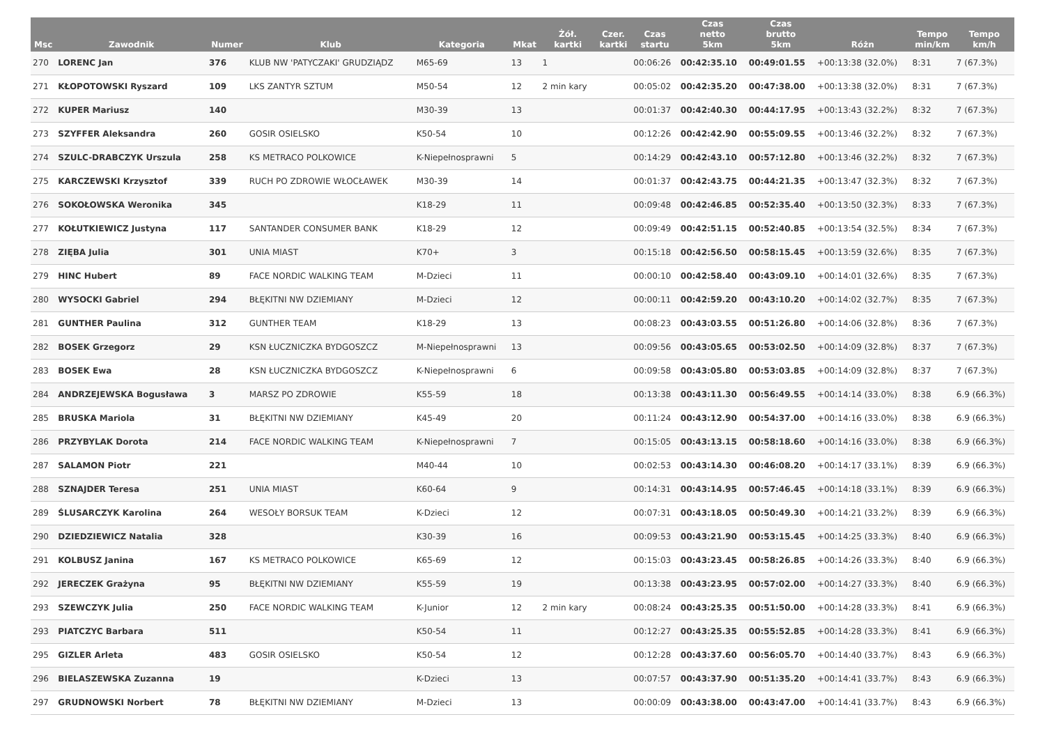| Msc | Zawodnik | Numer | Klub | Kategoria | Mkat | Żół. kartki | Czer. kartki | Czas startu | Czas netto 5km | Czas brutto 5km | Różn | Tempo min/km | Tempo km/h |
| --- | --- | --- | --- | --- | --- | --- | --- | --- | --- | --- | --- | --- | --- |
| 270 | LORENC Jan | 376 | KLUB NW 'PATYCZAKI' GRUDZIĄDZ | M65-69 | 13 | 1 | | 00:06:26 | 00:42:35.10 | 00:49:01.55 | +00:13:38 (32.0%) | 8:31 | 7 (67.3%) |
| 271 | KŁOPOTOWSKI Ryszard | 109 | LKS ZANTYR SZTUM | M50-54 | 12 | 2 min kary | | 00:05:02 | 00:42:35.20 | 00:47:38.00 | +00:13:38 (32.0%) | 8:31 | 7 (67.3%) |
| 272 | KUPER Mariusz | 140 | | M30-39 | 13 | | | 00:01:37 | 00:42:40.30 | 00:44:17.95 | +00:13:43 (32.2%) | 8:32 | 7 (67.3%) |
| 273 | SZYFFER Aleksandra | 260 | GOSIR OSIELSKO | K50-54 | 10 | | | 00:12:26 | 00:42:42.90 | 00:55:09.55 | +00:13:46 (32.2%) | 8:32 | 7 (67.3%) |
| 274 | SZULC-DRABCZYK Urszula | 258 | KS METRACO POLKOWICE | K-Niepełnosprawni | 5 | | | 00:14:29 | 00:42:43.10 | 00:57:12.80 | +00:13:46 (32.2%) | 8:32 | 7 (67.3%) |
| 275 | KARCZEWSKI Krzysztof | 339 | RUCH PO ZDROWIE WŁOCŁAWEK | M30-39 | 14 | | | 00:01:37 | 00:42:43.75 | 00:44:21.35 | +00:13:47 (32.3%) | 8:32 | 7 (67.3%) |
| 276 | SOKOŁOWSKA Weronika | 345 | | K18-29 | 11 | | | 00:09:48 | 00:42:46.85 | 00:52:35.40 | +00:13:50 (32.3%) | 8:33 | 7 (67.3%) |
| 277 | KOŁUTKIEWICZ Justyna | 117 | SANTANDER CONSUMER BANK | K18-29 | 12 | | | 00:09:49 | 00:42:51.15 | 00:52:40.85 | +00:13:54 (32.5%) | 8:34 | 7 (67.3%) |
| 278 | ZIĘBA Julia | 301 | UNIA MIAST | K70+ | 3 | | | 00:15:18 | 00:42:56.50 | 00:58:15.45 | +00:13:59 (32.6%) | 8:35 | 7 (67.3%) |
| 279 | HINC Hubert | 89 | FACE NORDIC WALKING TEAM | M-Dzieci | 11 | | | 00:00:10 | 00:42:58.40 | 00:43:09.10 | +00:14:01 (32.6%) | 8:35 | 7 (67.3%) |
| 280 | WYSOCKI Gabriel | 294 | BŁĘKITNI NW DZIEMIANY | M-Dzieci | 12 | | | 00:00:11 | 00:42:59.20 | 00:43:10.20 | +00:14:02 (32.7%) | 8:35 | 7 (67.3%) |
| 281 | GUNTHER Paulina | 312 | GUNTHER TEAM | K18-29 | 13 | | | 00:08:23 | 00:43:03.55 | 00:51:26.80 | +00:14:06 (32.8%) | 8:36 | 7 (67.3%) |
| 282 | BOSEK Grzegorz | 29 | KSN ŁUCZNICZKA BYDGOSZCZ | M-Niepełnosprawni | 13 | | | 00:09:56 | 00:43:05.65 | 00:53:02.50 | +00:14:09 (32.8%) | 8:37 | 7 (67.3%) |
| 283 | BOSEK Ewa | 28 | KSN ŁUCZNICZKA BYDGOSZCZ | K-Niepełnosprawni | 6 | | | 00:09:58 | 00:43:05.80 | 00:53:03.85 | +00:14:09 (32.8%) | 8:37 | 7 (67.3%) |
| 284 | ANDRZEJEWSKA Bogusława | 3 | MARSZ PO ZDROWIE | K55-59 | 18 | | | 00:13:38 | 00:43:11.30 | 00:56:49.55 | +00:14:14 (33.0%) | 8:38 | 6.9 (66.3%) |
| 285 | BRUSKA Mariola | 31 | BŁĘKITNI NW DZIEMIANY | K45-49 | 20 | | | 00:11:24 | 00:43:12.90 | 00:54:37.00 | +00:14:16 (33.0%) | 8:38 | 6.9 (66.3%) |
| 286 | PRZYBYLAK Dorota | 214 | FACE NORDIC WALKING TEAM | K-Niepełnosprawni | 7 | | | 00:15:05 | 00:43:13.15 | 00:58:18.60 | +00:14:16 (33.0%) | 8:38 | 6.9 (66.3%) |
| 287 | SALAMON Piotr | 221 | | M40-44 | 10 | | | 00:02:53 | 00:43:14.30 | 00:46:08.20 | +00:14:17 (33.1%) | 8:39 | 6.9 (66.3%) |
| 288 | SZNAJDER Teresa | 251 | UNIA MIAST | K60-64 | 9 | | | 00:14:31 | 00:43:14.95 | 00:57:46.45 | +00:14:18 (33.1%) | 8:39 | 6.9 (66.3%) |
| 289 | ŚLUSARCZYK Karolina | 264 | WESOŁY BORSUK TEAM | K-Dzieci | 12 | | | 00:07:31 | 00:43:18.05 | 00:50:49.30 | +00:14:21 (33.2%) | 8:39 | 6.9 (66.3%) |
| 290 | DZIEDZIEWICZ Natalia | 328 | | K30-39 | 16 | | | 00:09:53 | 00:43:21.90 | 00:53:15.45 | +00:14:25 (33.3%) | 8:40 | 6.9 (66.3%) |
| 291 | KOLBUSZ Janina | 167 | KS METRACO POLKOWICE | K65-69 | 12 | | | 00:15:03 | 00:43:23.45 | 00:58:26.85 | +00:14:26 (33.3%) | 8:40 | 6.9 (66.3%) |
| 292 | JERECZEK Grażyna | 95 | BŁĘKITNI NW DZIEMIANY | K55-59 | 19 | | | 00:13:38 | 00:43:23.95 | 00:57:02.00 | +00:14:27 (33.3%) | 8:40 | 6.9 (66.3%) |
| 293 | SZEWCZYK Julia | 250 | FACE NORDIC WALKING TEAM | K-Junior | 12 | 2 min kary | | 00:08:24 | 00:43:25.35 | 00:51:50.00 | +00:14:28 (33.3%) | 8:41 | 6.9 (66.3%) |
| 293 | PIATCZYC Barbara | 511 | | K50-54 | 11 | | | 00:12:27 | 00:43:25.35 | 00:55:52.85 | +00:14:28 (33.3%) | 8:41 | 6.9 (66.3%) |
| 295 | GIZLER Arleta | 483 | GOSIR OSIELSKO | K50-54 | 12 | | | 00:12:28 | 00:43:37.60 | 00:56:05.70 | +00:14:40 (33.7%) | 8:43 | 6.9 (66.3%) |
| 296 | BIELASZEWSKA Zuzanna | 19 | | K-Dzieci | 13 | | | 00:07:57 | 00:43:37.90 | 00:51:35.20 | +00:14:41 (33.7%) | 8:43 | 6.9 (66.3%) |
| 297 | GRUDNOWSKI Norbert | 78 | BŁĘKITNI NW DZIEMIANY | M-Dzieci | 13 | | | 00:00:09 | 00:43:38.00 | 00:43:47.00 | +00:14:41 (33.7%) | 8:43 | 6.9 (66.3%) |